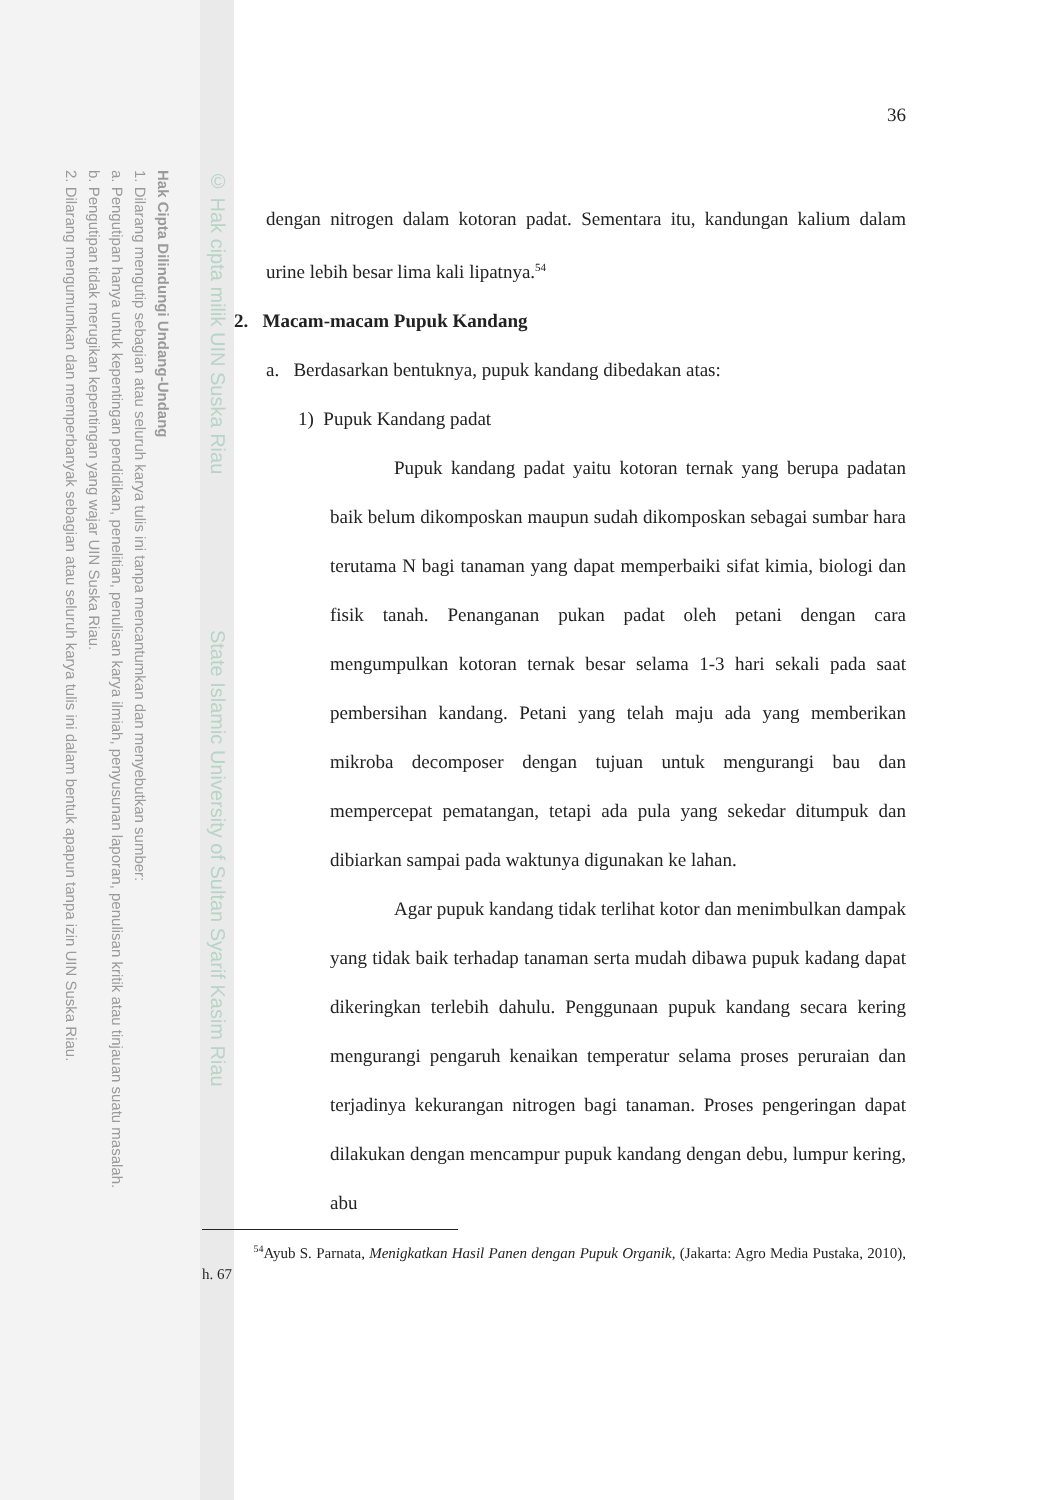Hak Cipta Dilindungi Undang-Undang
1. Dilarang mengutip sebagian atau seluruh karya tulis ini tanpa mencantumkan dan menyebutkan sumber:
a. Pengutipan hanya untuk kepentingan pendidikan, penelitian, penulisan karya ilmiah, penyusunan laporan, penulisan kritik atau tinjauan suatu masalah.
b. Pengutipan tidak merugikan kepentingan yang wajar UIN Suska Riau.
2. Dilarang mengumumkan dan memperbanyak sebagian atau seluruh karya tulis ini dalam bentuk apapun tanpa izin UIN Suska Riau.
© Hak cipta milik UIN Suska Riau State Islamic University of Sultan Syarif Kasim Riau
36
dengan nitrogen dalam kotoran padat. Sementara itu, kandungan kalium dalam urine lebih besar lima kali lipatnya.<sup>54</sup>
2. Macam-macam Pupuk Kandang
a. Berdasarkan bentuknya, pupuk kandang dibedakan atas:
1) Pupuk Kandang padat
Pupuk kandang padat yaitu kotoran ternak yang berupa padatan baik belum dikomposkan maupun sudah dikomposkan sebagai sumbar hara terutama N bagi tanaman yang dapat memperbaiki sifat kimia, biologi dan fisik tanah. Penanganan pukan padat oleh petani dengan cara mengumpulkan kotoran ternak besar selama 1-3 hari sekali pada saat pembersihan kandang. Petani yang telah maju ada yang memberikan mikroba decomposer dengan tujuan untuk mengurangi bau dan mempercepat pematangan, tetapi ada pula yang sekedar ditumpuk dan dibiarkan sampai pada waktunya digunakan ke lahan.
Agar pupuk kandang tidak terlihat kotor dan menimbulkan dampak yang tidak baik terhadap tanaman serta mudah dibawa pupuk kadang dapat dikeringkan terlebih dahulu. Penggunaan pupuk kandang secara kering mengurangi pengaruh kenaikan temperatur selama proses peruraian dan terjadinya kekurangan nitrogen bagi tanaman. Proses pengeringan dapat dilakukan dengan mencampur pupuk kandang dengan debu, lumpur kering, abu
<sup>54</sup> Ayub S. Parnata, Menigkatkan Hasil Panen dengan Pupuk Organik, (Jakarta: Agro Media Pustaka, 2010), h. 67